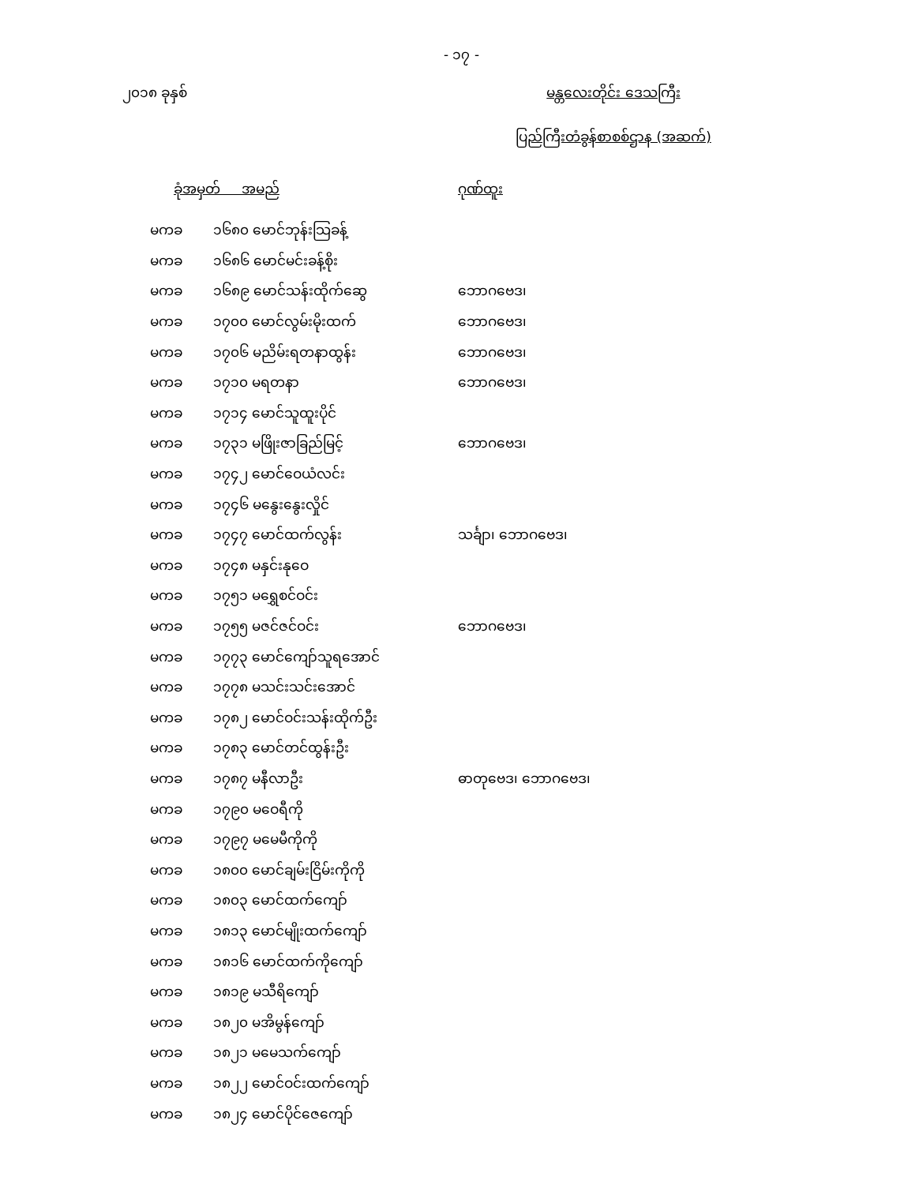- ၁၇ -
၂၀၁၈ ခုနှစ် မန္တလေးတိုင်း ဒေသကြီး
ပြည်ကြီးတံခွန်စာစစ်ဌာန (အဆက်)
| ခုံအမှတ် အမည် | | ဂုဏ်ထူး |
| --- | --- | --- |
| မကခ | ၁၆၈၀ မောင်ဘုန်းသြခန့် | |
| မကခ | ၁၆၈၆ မောင်မင်းခန့်စိုး | |
| မကခ | ၁၆၈၉ မောင်သန်းထိုက်ဆွေ | ဘောဂဗေဒ၊ |
| မကခ | ၁၇၀၀ မောင်လွမ်းမိုးထက် | ဘောဂဗေဒ၊ |
| မကခ | ၁၇၀၆ မညိမ်းရတနာထွန်း | ဘောဂဗေဒ၊ |
| မကခ | ၁၇၁၀ မရတနာ | ဘောဂဗေဒ၊ |
| မကခ | ၁၇၁၄ မောင်သူထူးပိုင် | |
| မကခ | ၁၇၃၁ မဖြိုးဇာခြည်မြင့် | ဘောဂဗေဒ၊ |
| မကခ | ၁၇၄၂ မောင်ဝေယံလင်း | |
| မကခ | ၁၇၄၆ မနွေးနွေးလှိုင် | |
| မကခ | ၁၇၄၇ မောင်ထက်လွန်း | သင်္ချာ၊ ဘောဂဗေဒ၊ |
| မကခ | ၁၇၄၈ မနှင်းနုဝေ | |
| မကခ | ၁၇၅၁ မရွှေစင်ဝင်း | |
| မကခ | ၁၇၅၅ မဇင်ဇင်ဝင်း | ဘောဂဗေဒ၊ |
| မကခ | ၁၇၇၃ မောင်ကျော်သူရအောင် | |
| မကခ | ၁၇၇၈ မသင်းသင်းအောင် | |
| မကခ | ၁၇၈၂ မောင်ဝင်းသန်းထိုက်ဦး | |
| မကခ | ၁၇၈၃ မောင်တင်ထွန်းဦး | |
| မကခ | ၁၇၈၇ မနီလာဦး | ဓာတုဗေဒ၊ ဘောဂဗေဒ၊ |
| မကခ | ၁၇၉၀ မဝေရီကို | |
| မကခ | ၁၇၉၇ မမေမီကိုကို | |
| မကခ | ၁၈၀၀ မောင်ချမ်းငြိမ်းကိုကို | |
| မကခ | ၁၈၀၃ မောင်ထက်ကျော် | |
| မကခ | ၁၈၁၃ မောင်မျိုးထက်ကျော် | |
| မကခ | ၁၈၁၆ မောင်ထက်ကိုကျော် | |
| မကခ | ၁၈၁၉ မသီရိကျော် | |
| မကခ | ၁၈၂၀ မအိမွန်ကျော် | |
| မကခ | ၁၈၂၁ မမေသက်ကျော် | |
| မကခ | ၁၈၂၂ မောင်ဝင်းထက်ကျော် | |
| မကခ | ၁၈၂၄ မောင်ပိုင်ဇေကျော် | |